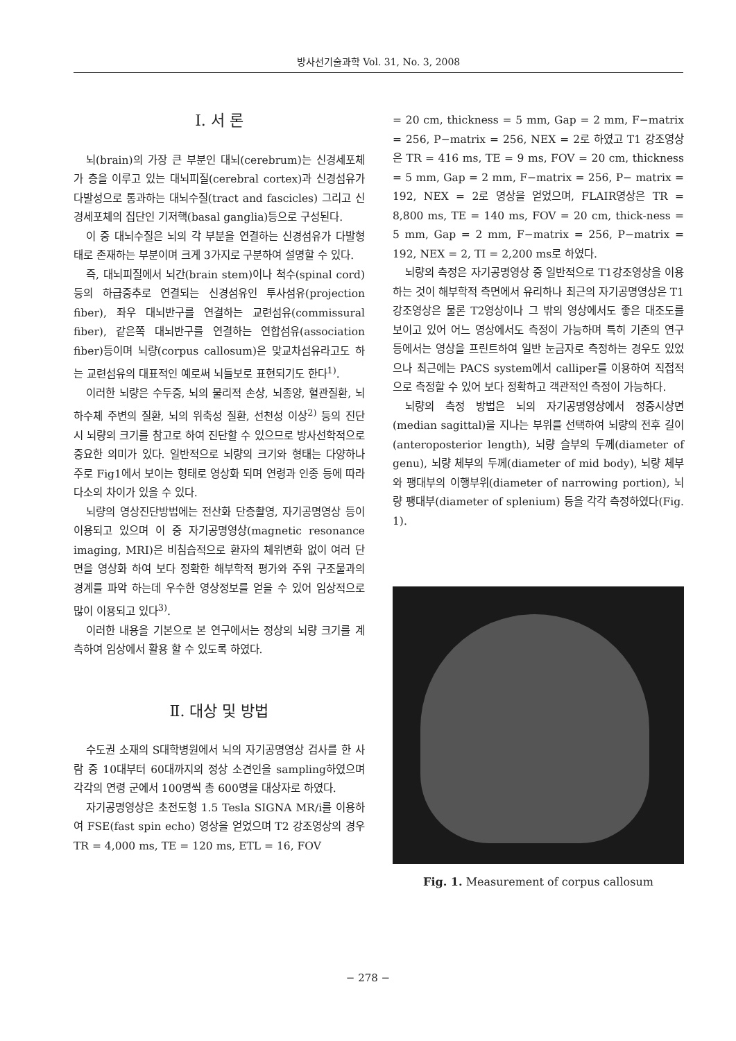방사선기술과학 Vol. 31, No. 3, 2008
Ⅰ. 서 론
뇌(brain)의 가장 큰 부분인 대뇌(cerebrum)는 신경세포체가 층을 이루고 있는 대뇌피질(cerebral cortex)과 신경섬유가 다발성으로 통과하는 대뇌수질(tract and fascicles) 그리고 신경세포체의 집단인 기저핵(basal ganglia)등으로 구성된다.
이 중 대뇌수질은 뇌의 각 부분을 연결하는 신경섬유가 다발형태로 존재하는 부분이며 크게 3가지로 구분하여 설명할 수 있다.
즉, 대뇌피질에서 뇌간(brain stem)이나 척수(spinal cord)등의 하급중추로 연결되는 신경섬유인 투사섬유(projection fiber), 좌우 대뇌반구를 연결하는 교련섬유(commissural fiber), 같은쪽 대뇌반구를 연결하는 연합섬유(association fiber)등이며 뇌량(corpus callosum)은 맞교차섬유라고도 하는 교련섬유의 대표적인 예로써 뇌들보로 표현되기도 한다<sup>1)</sup>.
이러한 뇌량은 수두증, 뇌의 물리적 손상, 뇌종양, 혈관질환, 뇌하수체 주변의 질환, 뇌의 위축성 질환, 선천성 이상<sup>2)</sup> 등의 진단 시 뇌량의 크기를 참고로 하여 진단할 수 있으므로 방사선학적으로 중요한 의미가 있다. 일반적으로 뇌량의 크기와 형태는 다양하나 주로 Fig1에서 보이는 형태로 영상화 되며 연령과 인종 등에 따라 다소의 차이가 있을 수 있다.
뇌량의 영상진단방법에는 전산화 단층촬영, 자기공명영상 등이 이용되고 있으며 이 중 자기공명영상(magnetic resonance imaging, MRI)은 비침습적으로 환자의 체위변화 없이 여러 단면을 영상화 하여 보다 정확한 해부학적 평가와 주위 구조물과의 경계를 파악 하는데 우수한 영상정보를 얻을 수 있어 임상적으로 많이 이용되고 있다<sup>3)</sup>.
이러한 내용을 기본으로 본 연구에서는 정상의 뇌량 크기를 계측하여 임상에서 활용 할 수 있도록 하였다.
Ⅱ. 대상 및 방법
수도권 소재의 S대학병원에서 뇌의 자기공명영상 검사를 한 사람 중 10대부터 60대까지의 정상 소견인을 sampling하였으며 각각의 연령 군에서 100명씩 총 600명을 대상자로 하였다.
자기공명영상은 초전도형 1.5 Tesla SIGNA MR/i를 이용하여 FSE(fast spin echo) 영상을 얻었으며 T2 강조영상의 경우 TR = 4,000 ms, TE = 120 ms, ETL = 16, FOV
= 20 cm, thickness = 5 mm, Gap = 2 mm, F−matrix = 256, P−matrix = 256, NEX = 2로 하였고 T1 강조영상은 TR = 416 ms, TE = 9 ms, FOV = 20 cm, thickness = 5 mm, Gap = 2 mm, F−matrix = 256, P− matrix = 192, NEX = 2로 영상을 얻었으며, FLAIR영상은 TR = 8,800 ms, TE = 140 ms, FOV = 20 cm, thick-ness = 5 mm, Gap = 2 mm, F−matrix = 256, P−matrix = 192, NEX = 2, TI = 2,200 ms로 하였다.
뇌량의 측정은 자기공명영상 중 일반적으로 T1강조영상을 이용하는 것이 해부학적 측면에서 유리하나 최근의 자기공명영상은 T1강조영상은 물론 T2영상이나 그 밖의 영상에서도 좋은 대조도를 보이고 있어 어느 영상에서도 측정이 가능하며 특히 기존의 연구 등에서는 영상을 프린트하여 일반 눈금자로 측정하는 경우도 있었으나 최근에는 PACS system에서 calliper를 이용하여 직접적으로 측정할 수 있어 보다 정확하고 객관적인 측정이 가능하다.
뇌량의 측정 방법은 뇌의 자기공명영상에서 정중시상면(median sagittal)을 지나는 부위를 선택하여 뇌량의 전후 길이(anteroposterior length), 뇌량 슬부의 두께(diameter of genu), 뇌량 체부의 두께(diameter of mid body), 뇌량 체부와 팽대부의 이행부위(diameter of narrowing portion), 뇌량 팽대부(diameter of splenium) 등을 각각 측정하였다(Fig. 1).
Fig. 1. Measurement of corpus callosum
− 278 −